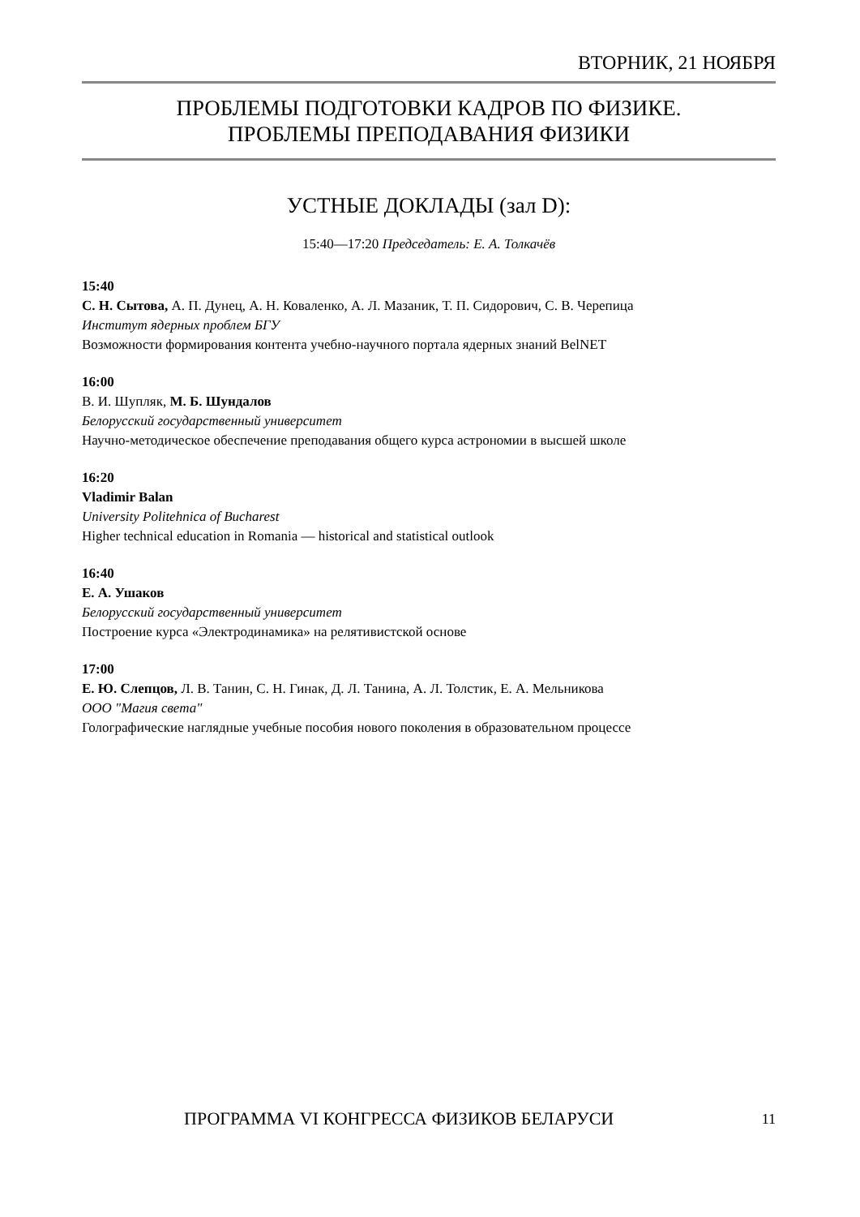ВТОРНИК, 21 НОЯБРЯ
ПРОБЛЕМЫ ПОДГОТОВКИ КАДРОВ ПО ФИЗИКЕ.
ПРОБЛЕМЫ ПРЕПОДАВАНИЯ ФИЗИКИ
УСТНЫЕ ДОКЛАДЫ (зал D):
15:40—17:20 Председатель: Е. А. Толкачёв
15:40
С. Н. Сытова, А. П. Дунец, А. Н. Коваленко, А. Л. Мазаник, Т. П. Сидорович, С. В. Черепица
Институт ядерных проблем БГУ
Возможности формирования контента учебно-научного портала ядерных знаний BelNET
16:00
В. И. Шупляк, М. Б. Шундалов
Белорусский государственный университет
Научно-методическое обеспечение преподавания общего курса астрономии в высшей школе
16:20
Vladimir Balan
University Politehnica of Bucharest
Higher technical education in Romania — historical and statistical outlook
16:40
Е. А. Ушаков
Белорусский государственный университет
Построение курса «Электродинамика» на релятивистской основе
17:00
Е. Ю. Слепцов, Л. В. Танин, С. Н. Гинак, Д. Л. Танина, А. Л. Толстик, Е. А. Мельникова
ООО "Магия света"
Голографические наглядные учебные пособия нового поколения в образовательном процессе
ПРОГРАММА VI КОНГРЕССА ФИЗИКОВ БЕЛАРУСИ 11